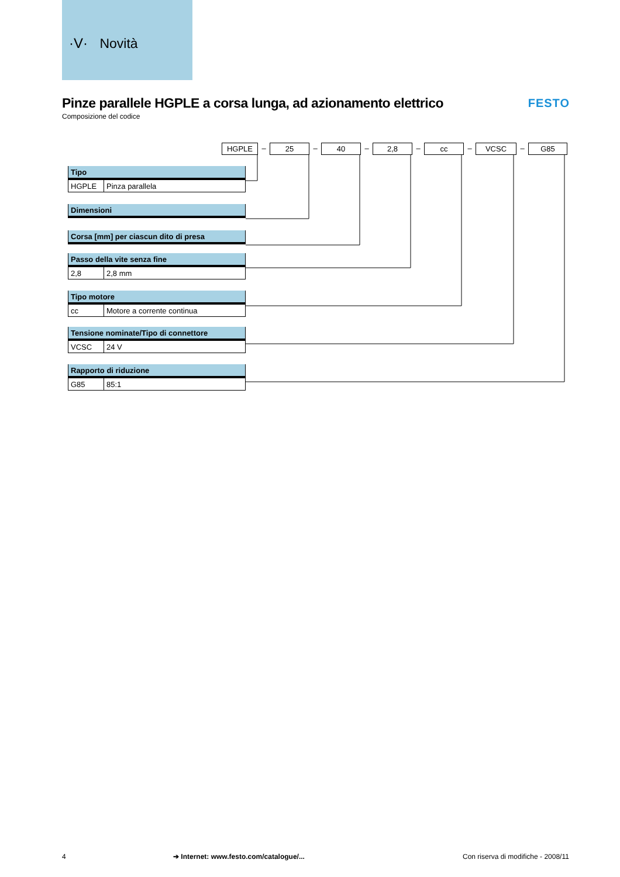·V· Novità
Pinze parallele HGPLE a corsa lunga, ad azionamento elettrico
Composizione del codice
FESTO
HGPLE
–
25
–
40
–
2,8
–
cc
–
VCSC
–
G85
| Tipo | |
| --- | --- |
| HGPLE | Pinza parallela |
| Dimensioni |
| --- |
| Corsa [mm] per ciascun dito di presa |
| --- |
| Passo della vite senza fine | |
| --- | --- |
| 2,8 | 2,8 mm |
| Tipo motore | |
| --- | --- |
| cc | Motore a corrente continua |
| Tensione nominate/Tipo di connettore | |
| --- | --- |
| VCSC | 24 V |
| Rapporto di riduzione | |
| --- | --- |
| G85 | 85:1 |
4 ➔ Internet: www.festo.com/catalogue/... Con riserva di modifiche - 2008/11